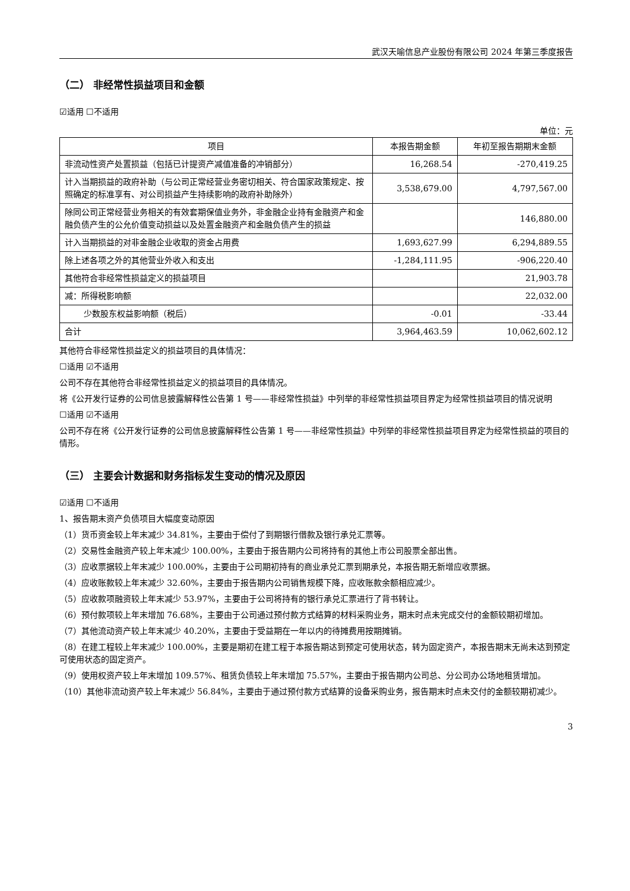武汉天喻信息产业股份有限公司 2024 年第三季度报告
（二） 非经常性损益项目和金额
☑适用 ☐不适用
单位：元
| 项目 | 本报告期金额 | 年初至报告期期末金额 |
| --- | --- | --- |
| 非流动性资产处置损益（包括已计提资产减值准备的冲销部分） | 16,268.54 | -270,419.25 |
| 计入当期损益的政府补助（与公司正常经营业务密切相关、符合国家政策规定、按照确定的标准享有、对公司损益产生持续影响的政府补助除外） | 3,538,679.00 | 4,797,567.00 |
| 除同公司正常经营业务相关的有效套期保值业务外，非金融企业持有金融资产和金融负债产生的公允价值变动损益以及处置金融资产和金融负债产生的损益 | | 146,880.00 |
| 计入当期损益的对非金融企业收取的资金占用费 | 1,693,627.99 | 6,294,889.55 |
| 除上述各项之外的其他营业外收入和支出 | -1,284,111.95 | -906,220.40 |
| 其他符合非经常性损益定义的损益项目 | | 21,903.78 |
| 减：所得税影响额 | | 22,032.00 |
| 少数股东权益影响额（税后） | -0.01 | -33.44 |
| 合计 | 3,964,463.59 | 10,062,602.12 |
其他符合非经常性损益定义的损益项目的具体情况：
☐适用 ☑不适用
公司不存在其他符合非经常性损益定义的损益项目的具体情况。
将《公开发行证券的公司信息披露解释性公告第 1 号——非经常性损益》中列举的非经常性损益项目界定为经常性损益项目的情况说明
☐适用 ☑不适用
公司不存在将《公开发行证券的公司信息披露解释性公告第 1 号——非经常性损益》中列举的非经常性损益项目界定为经常性损益的项目的情形。
（三） 主要会计数据和财务指标发生变动的情况及原因
☑适用 ☐不适用
1、报告期末资产负债项目大幅度变动原因
（1）货币资金较上年末减少 34.81%，主要由于偿付了到期银行借款及银行承兑汇票等。
（2）交易性金融资产较上年末减少 100.00%，主要由于报告期内公司将持有的其他上市公司股票全部出售。
（3）应收票据较上年末减少 100.00%，主要由于公司期初持有的商业承兑汇票到期承兑，本报告期无新增应收票据。
（4）应收账款较上年末减少 32.60%，主要由于报告期内公司销售规模下降，应收账款余额相应减少。
（5）应收款项融资较上年末减少 53.97%，主要由于公司将持有的银行承兑汇票进行了背书转让。
（6）预付款项较上年末增加 76.68%，主要由于公司通过预付款方式结算的材料采购业务，期末时点未完成交付的金额较期初增加。
（7）其他流动资产较上年末减少 40.20%，主要由于受益期在一年以内的待摊费用按期摊销。
（8）在建工程较上年末减少 100.00%，主要是期初在建工程于本报告期达到预定可使用状态，转为固定资产，本报告期末无尚未达到预定可使用状态的固定资产。
（9）使用权资产较上年末增加 109.57%、租赁负债较上年末增加 75.57%，主要由于报告期内公司总、分公司办公场地租赁增加。
（10）其他非流动资产较上年末减少 56.84%，主要由于通过预付款方式结算的设备采购业务，报告期末时点未交付的金额较期初减少。
3